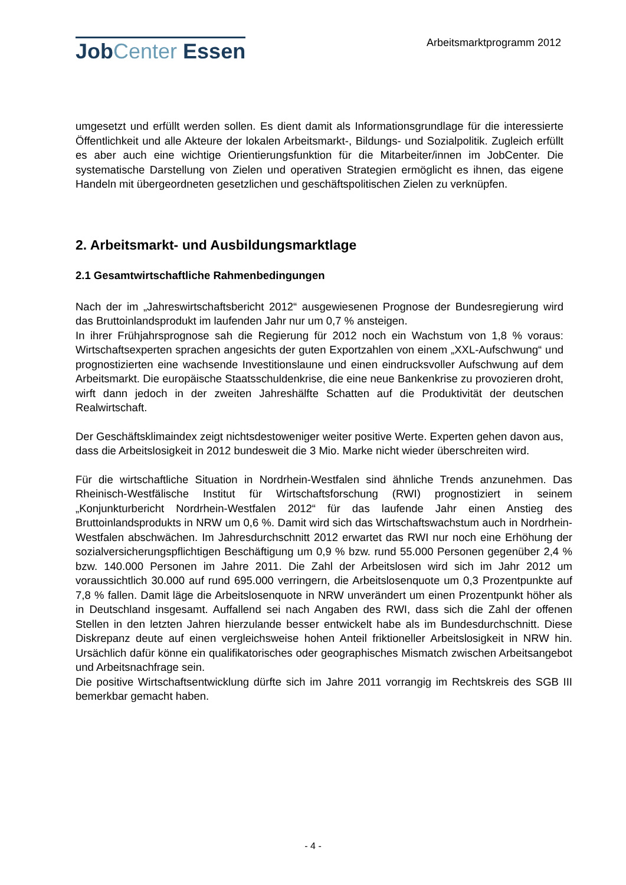JobCenter Essen
Arbeitsmarktprogramm 2012
umgesetzt und erfüllt werden sollen. Es dient damit als Informationsgrundlage für die interessierte Öffentlichkeit und alle Akteure der lokalen Arbeitsmarkt-, Bildungs- und Sozialpolitik. Zugleich erfüllt es aber auch eine wichtige Orientierungsfunktion für die Mitarbeiter/innen im JobCenter. Die systematische Darstellung von Zielen und operativen Strategien ermöglicht es ihnen, das eigene Handeln mit übergeordneten gesetzlichen und geschäftspolitischen Zielen zu verknüpfen.
2. Arbeitsmarkt- und Ausbildungsmarktlage
2.1 Gesamtwirtschaftliche Rahmenbedingungen
Nach der im „Jahreswirtschaftsbericht 2012“ ausgewiesenen Prognose der Bundesregierung wird das Bruttoinlandsprodukt im laufenden Jahr nur um 0,7 % ansteigen.
In ihrer Frühjahrsprognose sah die Regierung für 2012 noch ein Wachstum von 1,8 % voraus: Wirtschaftsexperten sprachen angesichts der guten Exportzahlen von einem „XXL-Aufschwung“ und prognostizierten eine wachsende Investitionslaune und einen eindrucksvoller Aufschwung auf dem Arbeitsmarkt. Die europäische Staatsschuldenkrise, die eine neue Bankenkrise zu provozieren droht, wirft dann jedoch in der zweiten Jahreshälfte Schatten auf die Produktivität der deutschen Realwirtschaft.
Der Geschäftsklimaindex zeigt nichtsdestoweniger weiter positive Werte. Experten gehen davon aus, dass die Arbeitslosigkeit in 2012 bundesweit die 3 Mio. Marke nicht wieder überschreiten wird.
Für die wirtschaftliche Situation in Nordrhein-Westfalen sind ähnliche Trends anzunehmen. Das Rheinisch-Westfälische Institut für Wirtschaftsforschung (RWI) prognostiziert in seinem „Konjunkturbericht Nordrhein-Westfalen 2012“ für das laufende Jahr einen Anstieg des Bruttoinlandsprodukts in NRW um 0,6 %. Damit wird sich das Wirtschaftswachstum auch in Nordrhein-Westfalen abschwächen. Im Jahresdurchschnitt 2012 erwartet das RWI nur noch eine Erhöhung der sozialversicherungspflichtigen Beschäftigung um 0,9 % bzw. rund 55.000 Personen gegenüber 2,4 % bzw. 140.000 Personen im Jahre 2011. Die Zahl der Arbeitslosen wird sich im Jahr 2012 um voraussichtlich 30.000 auf rund 695.000 verringern, die Arbeitslosenquote um 0,3 Prozentpunkte auf 7,8 % fallen. Damit läge die Arbeitslosenquote in NRW unverändert um einen Prozentpunkt höher als in Deutschland insgesamt. Auffallend sei nach Angaben des RWI, dass sich die Zahl der offenen Stellen in den letzten Jahren hierzulande besser entwickelt habe als im Bundesdurchschnitt. Diese Diskrepanz deute auf einen vergleichsweise hohen Anteil friktioneller Arbeitslosigkeit in NRW hin. Ursächlich dafür könne ein qualifikatorisches oder geographisches Mismatch zwischen Arbeitsangebot und Arbeitsnachfrage sein.
Die positive Wirtschaftsentwicklung dürfte sich im Jahre 2011 vorrangig im Rechtskreis des SGB III bemerkbar gemacht haben.
- 4 -